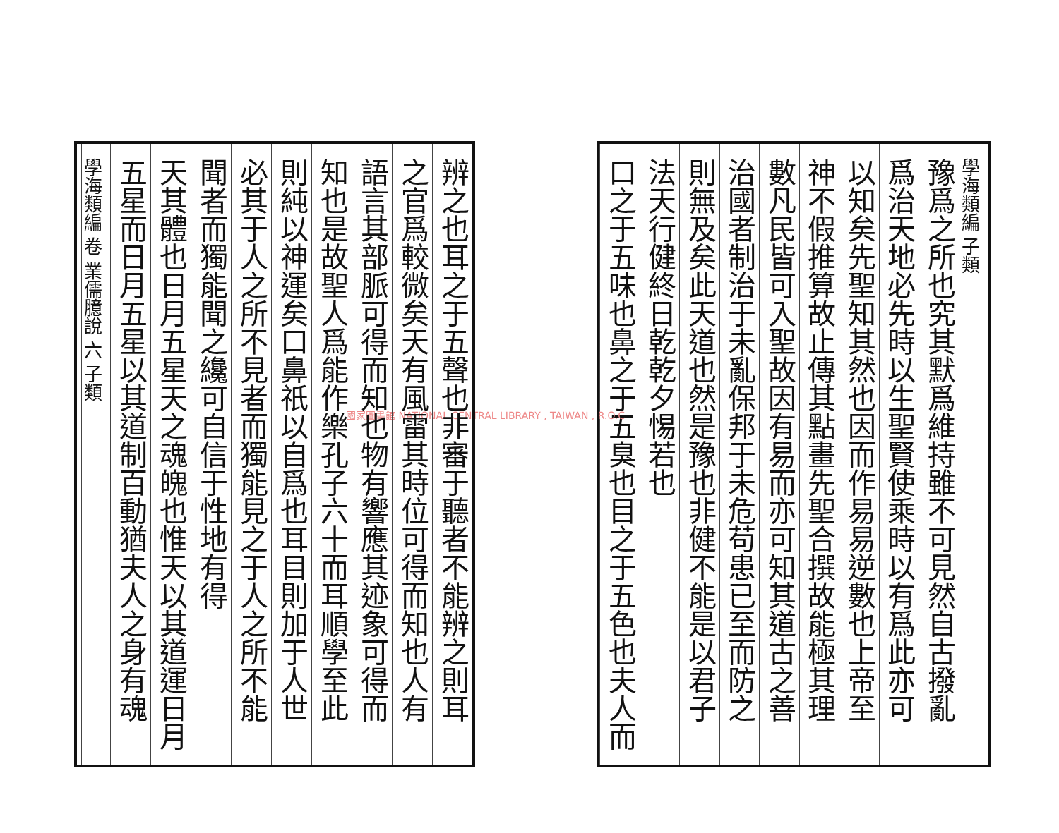學海類編 子類
豫爲之所也究其默爲維持雖不可見然自古撥亂
爲治天地必先時以生聖賢使乘時以有爲此亦可
以知矣先聖知其然也因而作易易逆數也上帝至
神不假推算故止傳其點畫先聖合撰故能極其理
數凡民皆可入聖故因有易而亦可知其道古之善
治國者制治于未亂保邦于未危苟患已至而防之
則無及矣此天道也然是豫也非健不能是以君子
法天行健終日乾乾夕惕若也
口之于五味也鼻之于五臭也目之于五色也夫人而
國家圖書館 NATIONAL CENTRAL LIBRARY , TAIWAN , R.O.C
辨之也耳之于五聲也非審于聽者不能辨之則耳
之官爲較微矣天有風雷其時位可得而知也人有
語言其部脈可得而知也物有響應其迹象可得而
知也是故聖人爲能作樂孔子六十而耳順學至此
則純以神運矣口鼻祇以自爲也耳目則加于人世
必其于人之所不見者而獨能見之于人之所不能
聞者而獨能聞之纔可自信于性地有得
天其體也日月五星天之魂魄也惟天以其道運日月
五星而日月五星以其道制百動猶夫人之身有魂
學海類編 卷 業儒臆說 六 子類